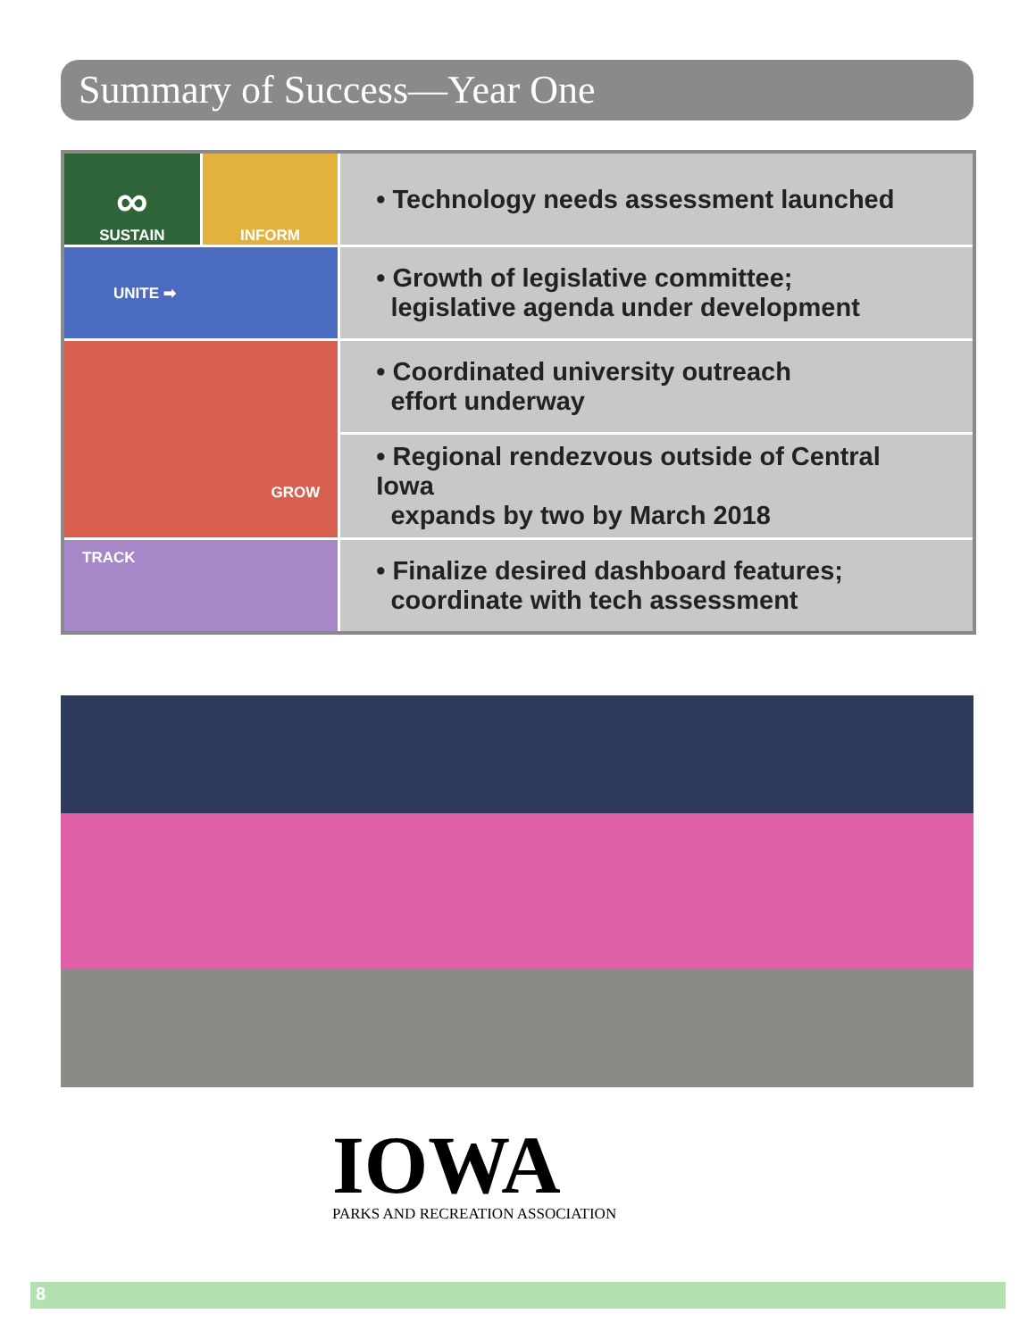Summary of Success—Year One
| ∞ SUSTAIN | INFORM | • Technology needs assessment launched |
| UNITE ➡ | | • Growth of legislative committee; legislative agenda under development |
| GROW | | • Coordinated university outreach effort underway |
| | | • Regional rendezvous outside of Central Iowa expands by two by March 2018 |
| TRACK | | • Finalize desired dashboard features; coordinate with tech assessment |
IOWA
PARKS AND RECREATION ASSOCIATION
8